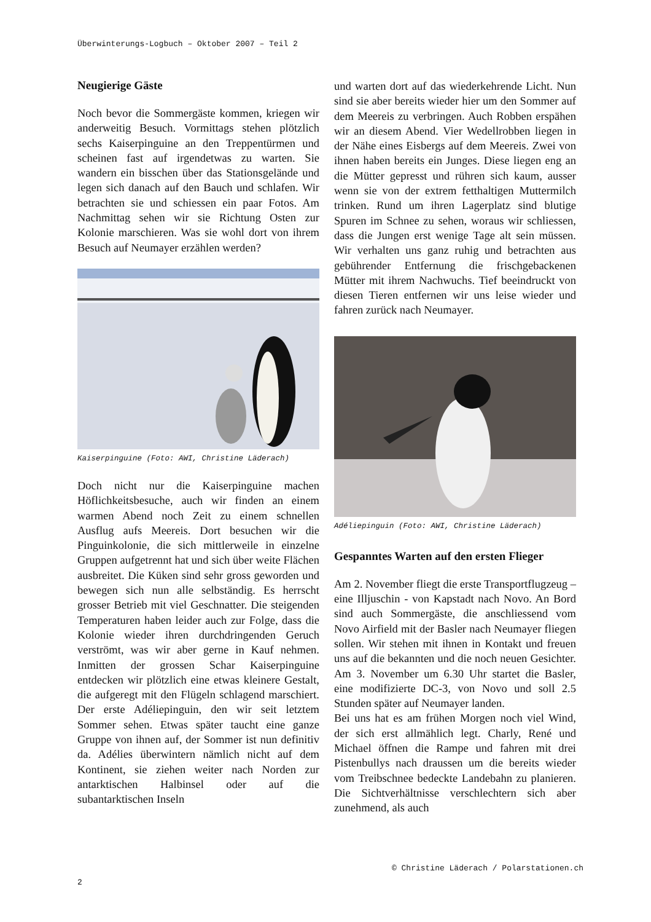Überwinterungs-Logbuch – Oktober 2007 – Teil 2
Neugierige Gäste
Noch bevor die Sommergäste kommen, kriegen wir anderweitig Besuch. Vormittags stehen plötzlich sechs Kaiserpinguine an den Treppentürmen und scheinen fast auf irgendetwas zu warten. Sie wandern ein bisschen über das Stationsgelände und legen sich danach auf den Bauch und schlafen. Wir betrachten sie und schiessen ein paar Fotos. Am Nachmittag sehen wir sie Richtung Osten zur Kolonie marschieren. Was sie wohl dort von ihrem Besuch auf Neumayer erzählen werden?
Kaiserpinguine (Foto: AWI, Christine Läderach)
Doch nicht nur die Kaiserpinguine machen Höflichkeitsbesuche, auch wir finden an einem warmen Abend noch Zeit zu einem schnellen Ausflug aufs Meereis. Dort besuchen wir die Pinguinkolonie, die sich mittlerweile in einzelne Gruppen aufgetrennt hat und sich über weite Flächen ausbreitet. Die Küken sind sehr gross geworden und bewegen sich nun alle selbständig. Es herrscht grosser Betrieb mit viel Geschnatter. Die steigenden Temperaturen haben leider auch zur Folge, dass die Kolonie wieder ihren durchdringenden Geruch verströmt, was wir aber gerne in Kauf nehmen. Inmitten der grossen Schar Kaiserpinguine entdecken wir plötzlich eine etwas kleinere Gestalt, die aufgeregt mit den Flügeln schlagend marschiert. Der erste Adéliepinguin, den wir seit letztem Sommer sehen. Etwas später taucht eine ganze Gruppe von ihnen auf, der Sommer ist nun definitiv da. Adélies überwintern nämlich nicht auf dem Kontinent, sie ziehen weiter nach Norden zur antarktischen Halbinsel oder auf die subantarktischen Inseln
und warten dort auf das wiederkehrende Licht. Nun sind sie aber bereits wieder hier um den Sommer auf dem Meereis zu verbringen. Auch Robben erspähen wir an diesem Abend. Vier Wedellrobben liegen in der Nähe eines Eisbergs auf dem Meereis. Zwei von ihnen haben bereits ein Junges. Diese liegen eng an die Mütter gepresst und rühren sich kaum, ausser wenn sie von der extrem fetthaltigen Muttermilch trinken. Rund um ihren Lagerplatz sind blutige Spuren im Schnee zu sehen, woraus wir schliessen, dass die Jungen erst wenige Tage alt sein müssen. Wir verhalten uns ganz ruhig und betrachten aus gebührender Entfernung die frischgebackenen Mütter mit ihrem Nachwuchs. Tief beeindruckt von diesen Tieren entfernen wir uns leise wieder und fahren zurück nach Neumayer.
Adéliepinguin (Foto: AWI, Christine Läderach)
Gespanntes Warten auf den ersten Flieger
Am 2. November fliegt die erste Transportflugzeug – eine Illjuschin - von Kapstadt nach Novo. An Bord sind auch Sommergäste, die anschliessend vom Novo Airfield mit der Basler nach Neumayer fliegen sollen. Wir stehen mit ihnen in Kontakt und freuen uns auf die bekannten und die noch neuen Gesichter. Am 3. November um 6.30 Uhr startet die Basler, eine modifizierte DC-3, von Novo und soll 2.5 Stunden später auf Neumayer landen.
Bei uns hat es am frühen Morgen noch viel Wind, der sich erst allmählich legt. Charly, René und Michael öffnen die Rampe und fahren mit drei Pistenbullys nach draussen um die bereits wieder vom Treibschnee bedeckte Landebahn zu planieren. Die Sichtverhältnisse verschlechtern sich aber zunehmend, als auch
© Christine Läderach / Polarstationen.ch
2